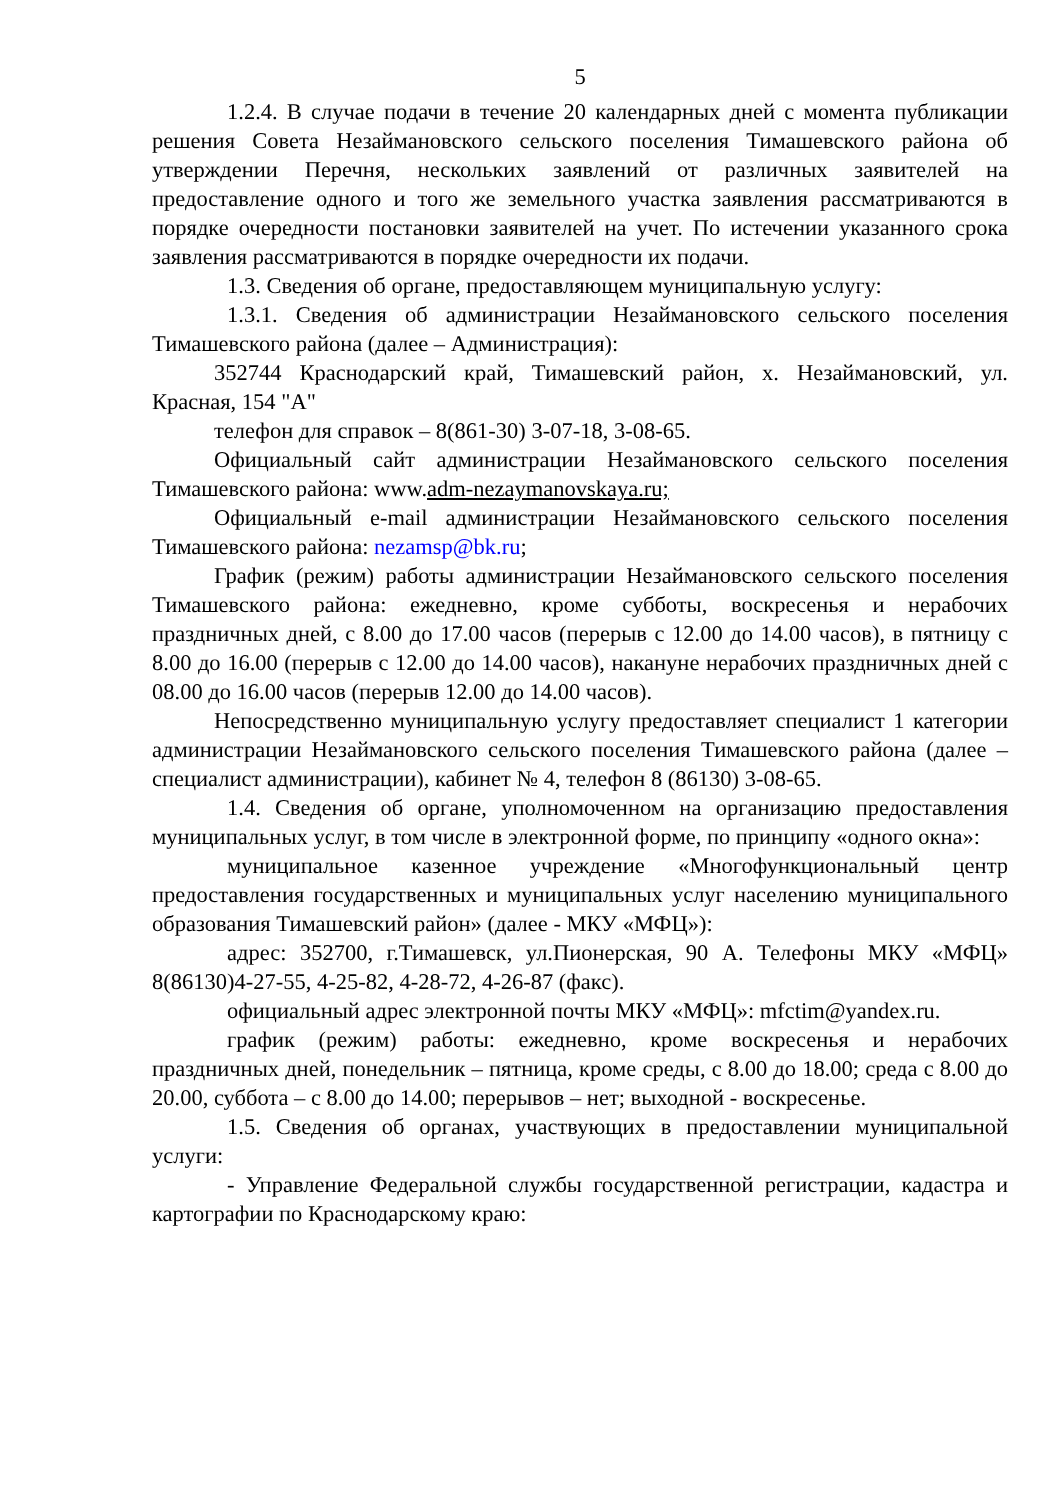5
1.2.4. В случае подачи в течение 20 календарных дней с момента публикации решения Совета Незаймановского сельского поселения Тимашевского района об утверждении Перечня, нескольких заявлений от различных заявителей на предоставление одного и того же земельного участка заявления рассматриваются в порядке очередности постановки заявителей на учет. По истечении указанного срока заявления рассматриваются в порядке очередности их подачи.
1.3. Сведения об органе, предоставляющем муниципальную услугу:
1.3.1. Сведения об администрации Незаймановского сельского поселения Тимашевского района (далее – Администрация):
352744 Краснодарский край, Тимашевский район, х. Незаймановский, ул. Красная, 154 "А"
телефон для справок – 8(861-30) 3-07-18, 3-08-65.
Официальный сайт администрации Незаймановского сельского поселения Тимашевского района: www.adm-nezaymanovskaya.ru;
Официальный e-mail администрации Незаймановского сельского поселения Тимашевского района: nezamsp@bk.ru;
График (режим) работы администрации Незаймановского сельского поселения Тимашевского района: ежедневно, кроме субботы, воскресенья и нерабочих праздничных дней, с 8.00 до 17.00 часов (перерыв с 12.00 до 14.00 часов), в пятницу с 8.00 до 16.00 (перерыв с 12.00 до 14.00 часов), накануне нерабочих праздничных дней с 08.00 до 16.00 часов (перерыв 12.00 до 14.00 часов).
Непосредственно муниципальную услугу предоставляет специалист 1 категории администрации Незаймановского сельского поселения Тимашевского района (далее – специалист администрации), кабинет № 4, телефон 8 (86130) 3-08-65.
1.4. Сведения об органе, уполномоченном на организацию предоставления муниципальных услуг, в том числе в электронной форме, по принципу «одного окна»:
муниципальное казенное учреждение «Многофункциональный центр предоставления государственных и муниципальных услуг населению муниципального образования Тимашевский район» (далее - МКУ «МФЦ»):
адрес: 352700, г.Тимашевск, ул.Пионерская, 90 А. Телефоны МКУ «МФЦ» 8(86130)4-27-55, 4-25-82, 4-28-72, 4-26-87 (факс).
официальный адрес электронной почты МКУ «МФЦ»: mfctim@yandex.ru.
график (режим) работы: ежедневно, кроме воскресенья и нерабочих праздничных дней, понедельник – пятница, кроме среды, с 8.00 до 18.00; среда с 8.00 до 20.00, суббота – с 8.00 до 14.00; перерывов – нет; выходной - воскресенье.
1.5. Сведения об органах, участвующих в предоставлении муниципальной услуги:
- Управление Федеральной службы государственной регистрации, кадастра и картографии по Краснодарскому краю: